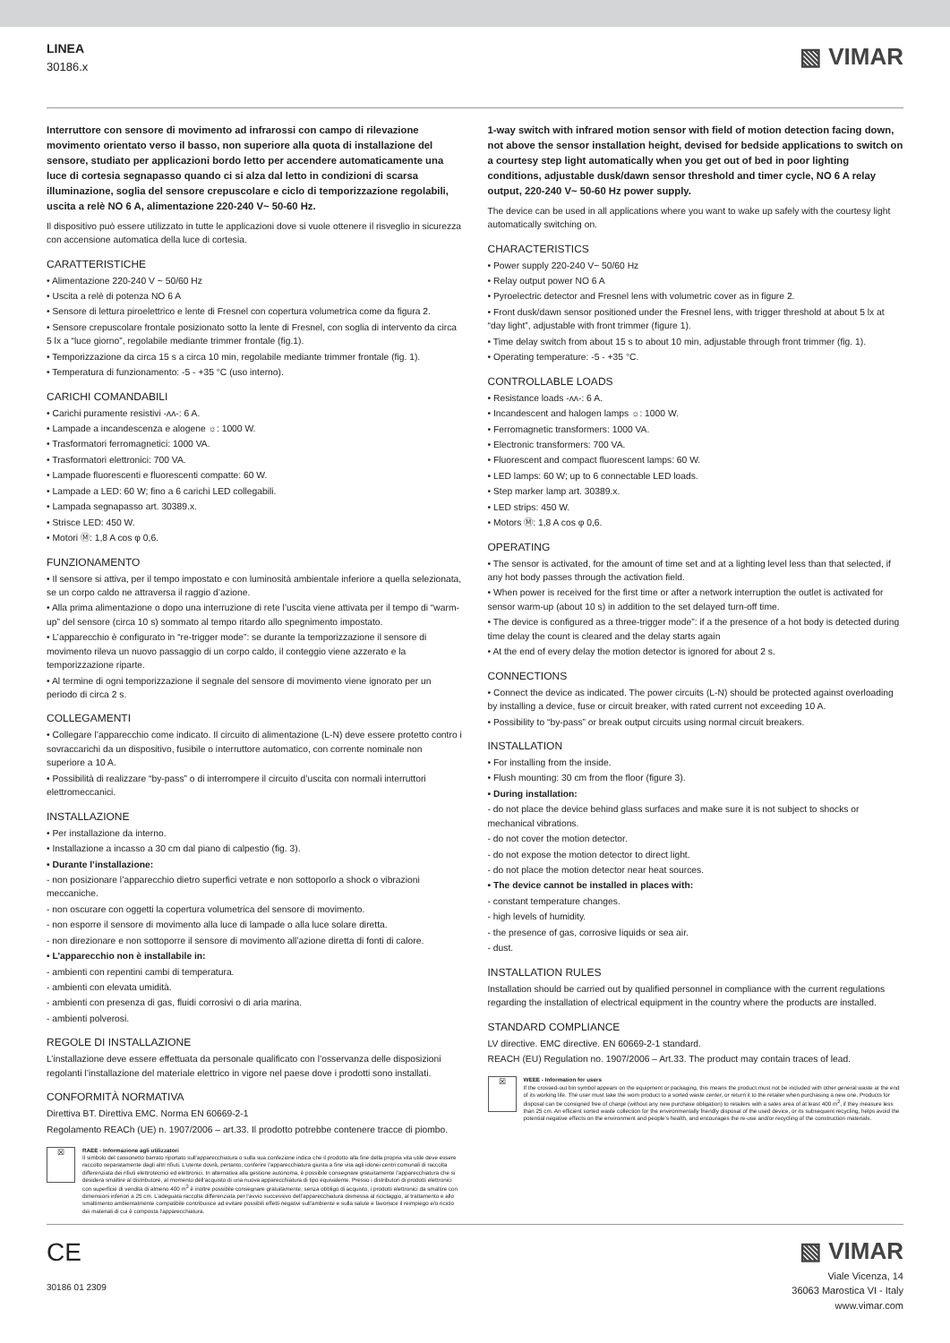LINEA
30186.x
▧ VIMAR
Interruttore con sensore di movimento ad infrarossi con campo di rilevazione movimento orientato verso il basso, non superiore alla quota di installazione del sensore, studiato per applicazioni bordo letto per accendere automaticamente una luce di cortesia segnapasso quando ci si alza dal letto in condizioni di scarsa illuminazione, soglia del sensore crepuscolare e ciclo di temporizzazione regolabili, uscita a relè NO 6 A, alimentazione 220-240 V~ 50-60 Hz.
Il dispositivo può essere utilizzato in tutte le applicazioni dove si vuole ottenere il risveglio in sicurezza con accensione automatica della luce di cortesia.
CARATTERISTICHE
• Alimentazione 220-240 V ~ 50/60 Hz
• Uscita a relè di potenza NO 6 A
• Sensore di lettura piroelettrico e lente di Fresnel con copertura volumetrica come da figura 2.
• Sensore crepuscolare frontale posizionato sotto la lente di Fresnel, con soglia di intervento da circa 5 lx a “luce giorno”, regolabile mediante trimmer frontale (fig.1).
• Temporizzazione da circa 15 s a circa 10 min, regolabile mediante trimmer frontale (fig. 1).
• Temperatura di funzionamento: -5 - +35 °C (uso interno).
CARICHI COMANDABILI
• Carichi puramente resistivi -ʌʌ-: 6 A.
• Lampade a incandescenza e alogene ☼: 1000 W.
• Trasformatori ferromagnetici: 1000 VA.
• Trasformatori elettronici: 700 VA.
• Lampade fluorescenti e fluorescenti compatte: 60 W.
• Lampade a LED: 60 W; fino a 6 carichi LED collegabili.
• Lampada segnapasso art. 30389.x.
• Strisce LED: 450 W.
• Motori Ⓜ: 1,8 A cos φ 0,6.
FUNZIONAMENTO
• Il sensore si attiva, per il tempo impostato e con luminosità ambientale inferiore a quella selezionata, se un corpo caldo ne attraversa il raggio d’azione.
• Alla prima alimentazione o dopo una interruzione di rete l’uscita viene attivata per il tempo di “warm-up” del sensore (circa 10 s) sommato al tempo ritardo allo spegnimento impostato.
• L’apparecchio è configurato in “re-trigger mode”: se durante la temporizzazione il sensore di movimento rileva un nuovo passaggio di un corpo caldo, il conteggio viene azzerato e la temporizzazione riparte.
• Al termine di ogni temporizzazione il segnale del sensore di movimento viene ignorato per un periodo di circa 2 s.
COLLEGAMENTI
• Collegare l’apparecchio come indicato. Il circuito di alimentazione (L-N) deve essere protetto contro i sovraccarichi da un dispositivo, fusibile o interruttore automatico, con corrente nominale non superiore a 10 A.
• Possibilità di realizzare “by-pass” o di interrompere il circuito d’uscita con normali interruttori elettromeccanici.
INSTALLAZIONE
• Per installazione da interno.
• Installazione a incasso a 30 cm dal piano di calpestio (fig. 3).
• Durante l’installazione:
- non posizionare l’apparecchio dietro superfici vetrate e non sottoporlo a shock o vibrazioni meccaniche.
- non oscurare con oggetti la copertura volumetrica del sensore di movimento.
- non esporre il sensore di movimento alla luce di lampade o alla luce solare diretta.
- non direzionare e non sottoporre il sensore di movimento all’azione diretta di fonti di calore.
• L’apparecchio non è installabile in:
- ambienti con repentini cambi di temperatura.
- ambienti con elevata umidità.
- ambienti con presenza di gas, fluidi corrosivi o di aria marina.
- ambienti polverosi.
REGOLE DI INSTALLAZIONE
L’installazione deve essere effettuata da personale qualificato con l’osservanza delle disposizioni regolanti l’installazione del materiale elettrico in vigore nel paese dove i prodotti sono installati.
CONFORMITÀ NORMATIVA
Direttiva BT. Direttiva EMC. Norma EN 60669-2-1
Regolamento REACh (UE) n. 1907/2006 – art.33. Il prodotto potrebbe contenere tracce di piombo.
☒
RAEE - Informazione agli utilizzatori
Il simbolo del cassonetto barrato riportato sull’apparecchiatura o sulla sua confezione indica che il prodotto alla fine della propria vita utile deve essere raccolto separatamente dagli altri rifiuti. L’utente dovrà, pertanto, conferire l’apparecchiatura giunta a fine vita agli idonei centri comunali di raccolta differenziata dei rifiuti elettrotecnici ed elettronici. In alternativa alla gestione autonoma, è possibile consegnare gratuitamente l’apparecchiatura che si desidera smaltire al distributore, al momento dell’acquisto di una nuova apparecchiatura di tipo equivalente. Presso i distributori di prodotti elettronici con superficie di vendita di almeno 400 m<sup>2</sup> è inoltre possibile consegnare gratuitamente, senza obbligo di acquisto, i prodotti elettronici da smaltire con dimensioni inferiori a 25 cm. L’adeguata raccolta differenziata per l’avvio successivo dell’apparecchiatura dismessa al riciclaggio, al trattamento e allo smaltimento ambientalmente compatibile contribuisce ad evitare possibili effetti negativi sull’ambiente e sulla salute e favorisce il reimpiego e/o riciclo dei materiali di cui è composta l’apparecchiatura.
1-way switch with infrared motion sensor with field of motion detection facing down, not above the sensor installation height, devised for bedside applications to switch on a courtesy step light automatically when you get out of bed in poor lighting conditions, adjustable dusk/dawn sensor threshold and timer cycle, NO 6 A relay output, 220-240 V~ 50-60 Hz power supply.
The device can be used in all applications where you want to wake up safely with the courtesy light automatically switching on.
CHARACTERISTICS
• Power supply 220-240 V~ 50/60 Hz
• Relay output power NO 6 A
• Pyroelectric detector and Fresnel lens with volumetric cover as in figure 2.
• Front dusk/dawn sensor positioned under the Fresnel lens, with trigger threshold at about 5 lx at “day light”, adjustable with front trimmer (figure 1).
• Time delay switch from about 15 s to about 10 min, adjustable through front trimmer (fig. 1).
• Operating temperature: -5 - +35 °C.
CONTROLLABLE LOADS
• Resistance loads -ʌʌ-: 6 A.
• Incandescent and halogen lamps ☼: 1000 W.
• Ferromagnetic transformers: 1000 VA.
• Electronic transformers: 700 VA.
• Fluorescent and compact fluorescent lamps: 60 W.
• LED lamps: 60 W; up to 6 connectable LED loads.
• Step marker lamp art. 30389.x.
• LED strips: 450 W.
• Motors Ⓜ: 1,8 A cos φ 0,6.
OPERATING
• The sensor is activated, for the amount of time set and at a lighting level less than that selected, if any hot body passes through the activation field.
• When power is received for the first time or after a network interruption the outlet is activated for sensor warm-up (about 10 s) in addition to the set delayed turn-off time.
• The device is configured as a three-trigger mode”: if a the presence of a hot body is detected during time delay the count is cleared and the delay starts again
• At the end of every delay the motion detector is ignored for about 2 s.
CONNECTIONS
• Connect the device as indicated. The power circuits (L-N) should be protected against overloading by installing a device, fuse or circuit breaker, with rated current not exceeding 10 A.
• Possibility to “by-pass” or break output circuits using normal circuit breakers.
INSTALLATION
• For installing from the inside.
• Flush mounting: 30 cm from the floor (figure 3).
• During installation:
- do not place the device behind glass surfaces and make sure it is not subject to shocks or mechanical vibrations.
- do not cover the motion detector.
- do not expose the motion detector to direct light.
- do not place the motion detector near heat sources.
• The device cannot be installed in places with:
- constant temperature changes.
- high levels of humidity.
- the presence of gas, corrosive liquids or sea air.
- dust.
INSTALLATION RULES
Installation should be carried out by qualified personnel in compliance with the current regulations regarding the installation of electrical equipment in the country where the products are installed.
STANDARD COMPLIANCE
LV directive. EMC directive. EN 60669-2-1 standard.
REACH (EU) Regulation no. 1907/2006 – Art.33. The product may contain traces of lead.
☒
WEEE - Information for users
If the crossed-out bin symbol appears on the equipment or packaging, this means the product must not be included with other general waste at the end of its working life. The user must take the worn product to a sorted waste center, or return it to the retailer when purchasing a new one. Products for disposal can be consigned free of charge (without any new purchase obligation) to retailers with a sales area of at least 400 m<sup>2</sup>, if they measure less than 25 cm. An efficient sorted waste collection for the environmentally friendly disposal of the used device, or its subsequent recycling, helps avoid the potential negative effects on the environment and people’s health, and encourages the re-use and/or recycling of the construction materials.
CE
30186 01 2309
▧ VIMAR
Viale Vicenza, 14
36063 Marostica VI - Italy
www.vimar.com